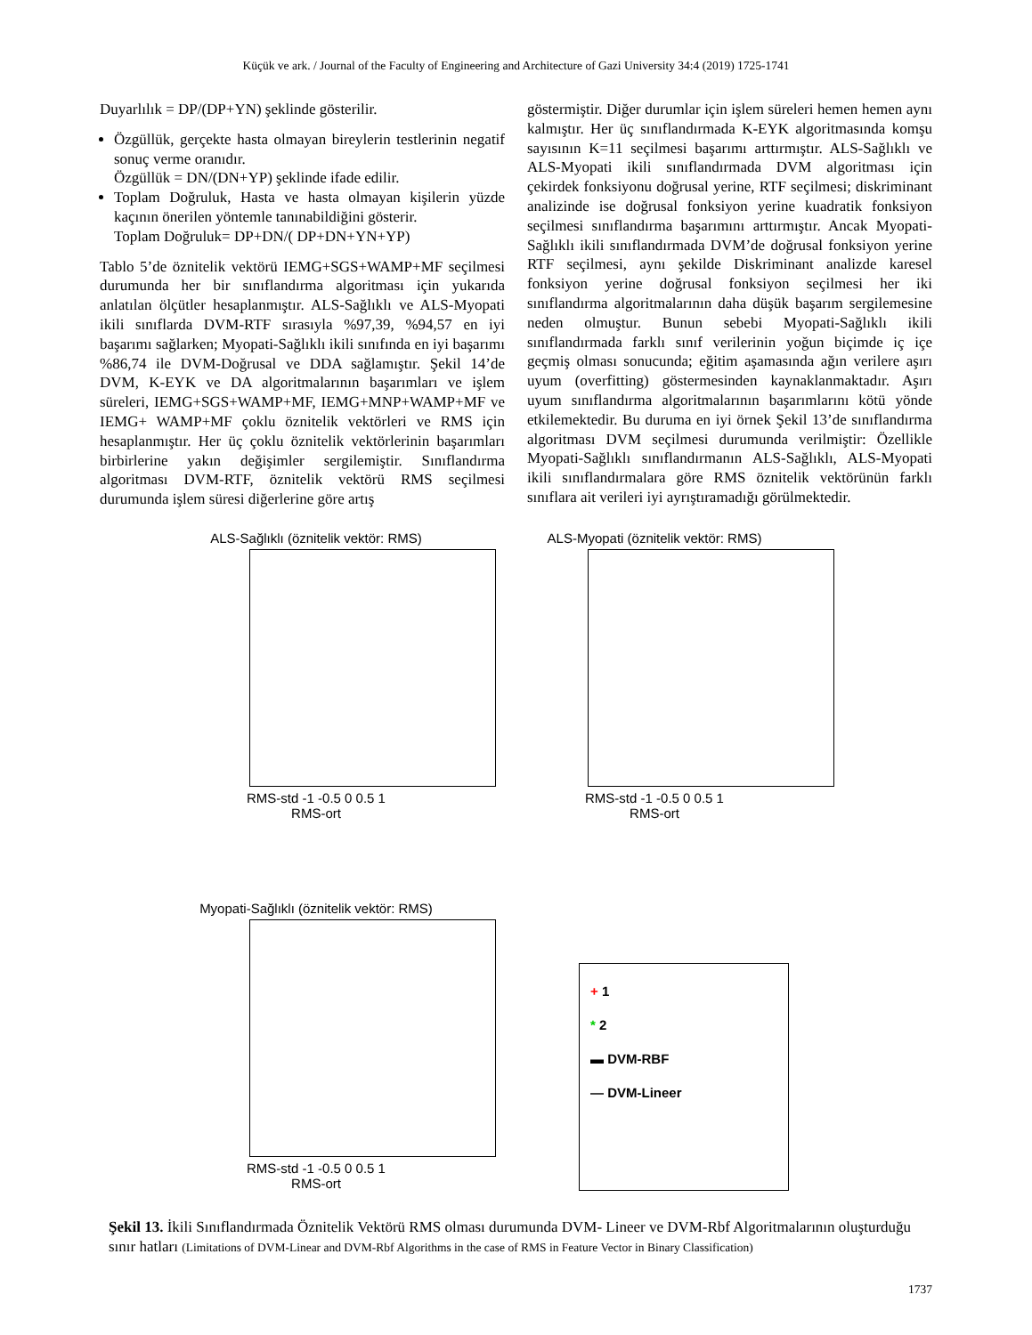Küçük ve ark. / Journal of the Faculty of Engineering and Architecture of Gazi University 34:4 (2019) 1725-1741
Duyarlılık = DP/(DP+YN) şeklinde gösterilir.
Özgüllük, gerçekte hasta olmayan bireylerin testlerinin negatif sonuç verme oranıdır.
Özgüllük = DN/(DN+YP) şeklinde ifade edilir.
Toplam Doğruluk, Hasta ve hasta olmayan kişilerin yüzde kaçının önerilen yöntemle tanınabildiğini gösterir.
Toplam Doğruluk= DP+DN/( DP+DN+YN+YP)
Tablo 5’de öznitelik vektörü IEMG+SGS+WAMP+MF seçilmesi durumunda her bir sınıflandırma algoritması için yukarıda anlatılan ölçütler hesaplanmıştır. ALS-Sağlıklı ve ALS-Myopati ikili sınıflarda DVM-RTF sırasıyla %97,39, %94,57 en iyi başarımı sağlarken; Myopati-Sağlıklı ikili sınıfında en iyi başarımı %86,74 ile DVM-Doğrusal ve DDA sağlamıştır. Şekil 14’de DVM, K-EYK ve DA algoritmalarının başarımları ve işlem süreleri, IEMG+SGS+WAMP+MF, IEMG+MNP+WAMP+MF ve IEMG+ WAMP+MF çoklu öznitelik vektörleri ve RMS için hesaplanmıştır. Her üç çoklu öznitelik vektörlerinin başarımları birbirlerine yakın değişimler sergilemiştir. Sınıflandırma algoritması DVM-RTF, öznitelik vektörü RMS seçilmesi durumunda işlem süresi diğerlerine göre artış
göstermiştir. Diğer durumlar için işlem süreleri hemen hemen aynı kalmıştır. Her üç sınıflandırmada K-EYK algoritmasında komşu sayısının K=11 seçilmesi başarımı arttırmıştır. ALS-Sağlıklı ve ALS-Myopati ikili sınıflandırmada DVM algoritması için çekirdek fonksiyonu doğrusal yerine, RTF seçilmesi; diskriminant analizinde ise doğrusal fonksiyon yerine kuadratik fonksiyon seçilmesi sınıflandırma başarımını arttırmıştır. Ancak Myopati-Sağlıklı ikili sınıflandırmada DVM’de doğrusal fonksiyon yerine RTF seçilmesi, aynı şekilde Diskriminant analizde karesel fonksiyon yerine doğrusal fonksiyon seçilmesi her iki sınıflandırma algoritmalarının daha düşük başarım sergilemesine neden olmuştur. Bunun sebebi Myopati-Sağlıklı ikili sınıflandırmada farklı sınıf verilerinin yoğun biçimde iç içe geçmiş olması sonucunda; eğitim aşamasında ağın verilere aşırı uyum (overfitting) göstermesinden kaynaklanmaktadır. Aşırı uyum sınıflandırma algoritmalarının başarımlarını kötü yönde etkilemektedir. Bu duruma en iyi örnek Şekil 13’de sınıflandırma algoritması DVM seçilmesi durumunda verilmiştir: Özellikle Myopati-Sağlıklı sınıflandırmanın ALS-Sağlıklı, ALS-Myopati ikili sınıflandırmalara göre RMS öznitelik vektörünün farklı sınıflara ait verileri iyi ayrıştıramadığı görülmektedir.
ALS-Sağlıklı (öznitelik vektör: RMS)
RMS-std -1 -0.5 0 0.5 1
RMS-ort
ALS-Myopati (öznitelik vektör: RMS)
RMS-std -1 -0.5 0 0.5 1
RMS-ort
Myopati-Sağlıklı (öznitelik vektör: RMS)
RMS-std -1 -0.5 0 0.5 1
RMS-ort
+ 1
* 2
▬ DVM-RBF
— DVM-Lineer
Şekil 13. İkili Sınıflandırmada Öznitelik Vektörü RMS olması durumunda DVM- Lineer ve DVM-Rbf Algoritmalarının oluşturduğu sınır hatları (Limitations of DVM-Linear and DVM-Rbf Algorithms in the case of RMS in Feature Vector in Binary Classification)
1737